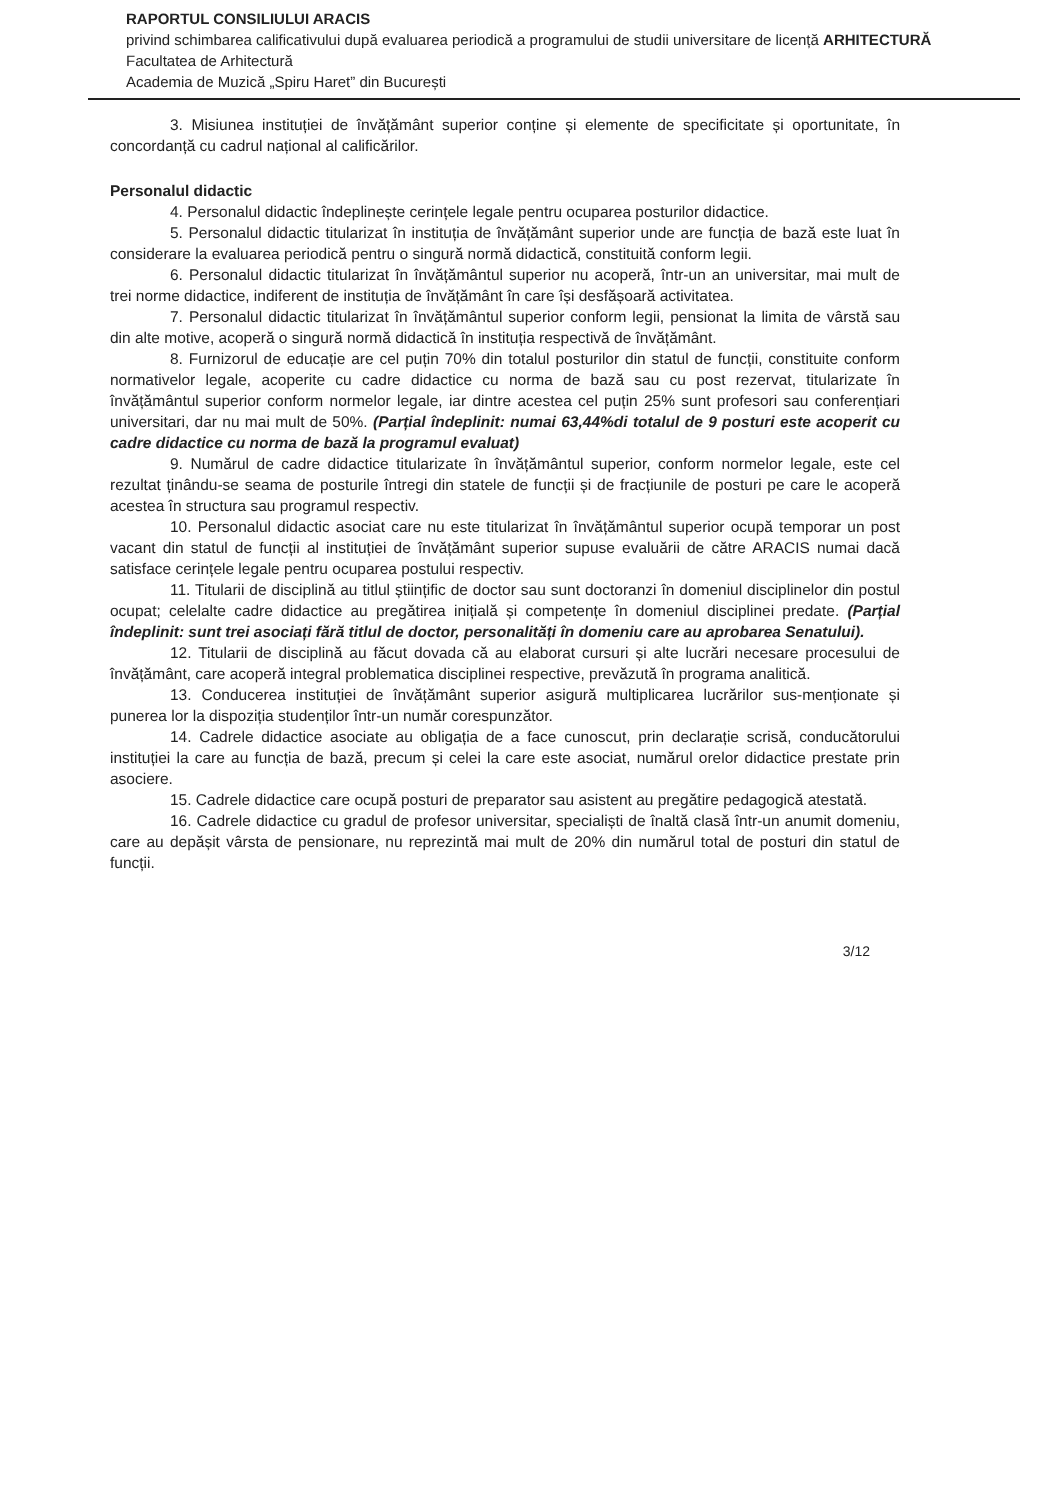RAPORTUL CONSILIULUI ARACIS
privind schimbarea calificativului după evaluarea periodică a programului de studii universitare de licență ARHITECTURĂ
Facultatea de Arhitectură
Academia de Muzică „Spiru Haret” din București
3. Misiunea instituției de învățământ superior conține și elemente de specificitate și oportunitate, în concordanță cu cadrul național al calificărilor.
Personalul didactic
4. Personalul didactic îndeplinește cerințele legale pentru ocuparea posturilor didactice.
5. Personalul didactic titularizat în instituția de învățământ superior unde are funcția de bază este luat în considerare la evaluarea periodică pentru o singură normă didactică, constituită conform legii.
6. Personalul didactic titularizat în învățământul superior nu acoperă, într-un an universitar, mai mult de trei norme didactice, indiferent de instituția de învățământ în care își desfășoară activitatea.
7. Personalul didactic titularizat în învățământul superior conform legii, pensionat la limita de vârstă sau din alte motive, acoperă o singură normă didactică în instituția respectivă de învățământ.
8. Furnizorul de educație are cel puțin 70% din totalul posturilor din statul de funcții, constituite conform normativelor legale, acoperite cu cadre didactice cu norma de bază sau cu post rezervat, titularizate în învățământul superior conform normelor legale, iar dintre acestea cel puțin 25% sunt profesori sau conferențiari universitari, dar nu mai mult de 50%. (Parțial îndeplinit: numai 63,44%di totalul de 9 posturi este acoperit cu cadre didactice cu norma de bază la programul evaluat)
9. Numărul de cadre didactice titularizate în învățământul superior, conform normelor legale, este cel rezultat ținându-se seama de posturile întregi din statele de funcții și de fracțiunile de posturi pe care le acoperă acestea în structura sau programul respectiv.
10. Personalul didactic asociat care nu este titularizat în învățământul superior ocupă temporar un post vacant din statul de funcții al instituției de învățământ superior supuse evaluării de către ARACIS numai dacă satisface cerințele legale pentru ocuparea postului respectiv.
11. Titularii de disciplină au titlul științific de doctor sau sunt doctoranzi în domeniul disciplinelor din postul ocupat; celelalte cadre didactice au pregătirea inițială și competențe în domeniul disciplinei predate. (Parțial îndeplinit: sunt trei asociați fără titlul de doctor, personalități în domeniu care au aprobarea Senatului).
12. Titularii de disciplină au făcut dovada că au elaborat cursuri și alte lucrări necesare procesului de învățământ, care acoperă integral problematica disciplinei respective, prevăzută în programa analitică.
13. Conducerea instituției de învățământ superior asigură multiplicarea lucrărilor sus-menționate și punerea lor la dispoziția studenților într-un număr corespunzător.
14. Cadrele didactice asociate au obligația de a face cunoscut, prin declarație scrisă, conducătorului instituției la care au funcția de bază, precum și celei la care este asociat, numărul orelor didactice prestate prin asociere.
15. Cadrele didactice care ocupă posturi de preparator sau asistent au pregătire pedagogică atestată.
16. Cadrele didactice cu gradul de profesor universitar, specialiști de înaltă clasă într-un anumit domeniu, care au depășit vârsta de pensionare, nu reprezintă mai mult de 20% din numărul total de posturi din statul de funcții.
3/12